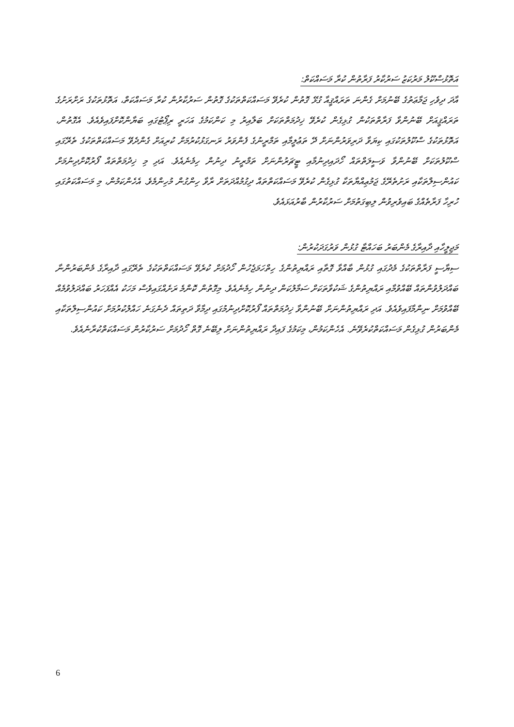އަތޮޅުސްކޫލު މަރުކަޒު ސަރުކާރު ފަރާތުން ކުރާ މަސައްކަތް:
އާދަ ދިވެހި ޖަމާޢަތުގެ ބޭނުމަށް ގެންނަ ތަރައްޤީއާ ގުޅޭ ގޮތުން ކުރެވޭ މަސައްކަތްތަކުގެ ގޮތުން ސަރުކާރުން ކުރާ މަސައްކަތް، އަތޮޅުތަކުގެ ރަށްރަށުގެ ތަރައްޤީއަށް ބޭނުންވާ ފަރާތްތަކުން ގުޅިގެން ކުރެވޭ ޚިދުމަތްތަކަށް ބަލާއިރު މި ކަންކަމުގެ އަހަރީ ރިޕޯޓުގައި ބަޔާންކޮށްފައިވެއެވެ. އެގޮތުން، އަތޮޅުތަކުގެ ސްކޫލުތަކުގައި ކިޔަވާ ދަރިވަރުންނަށް ދޭ ތަޢުލީމާއި ތަމްރީނުގެ ފެންވަރު ރަނގަޅުކުރުމަށް ކުރިއަށް ގެންދެވޭ މަސައްކަތްތަކުގެ ތެރޭގައި ސްކޫލުތަކަށް ބޭނުންވާ ވަސީލަތްތައް ހޯދައިދިނުމާއި ޓީޗަރުންނަށް ތަމްރީނު ދިނުން ހިމެނެއެވެ. އަދި މި ޚިދުމަތްތައް ފޯރުކޮށްދިނުމަށް ކައުންސިލްތަކާއި ރަށުތެރޭގެ ޖަމުޢިއްޔާތަކާ ގުޅިގެން ކުރެވޭ މަސައްކަތްތައް ދިގުމުއްދަތަށް ރާވާ ހިންގުން މުހިންމެވެ. އެހެންކަމުން، މި މަސައްކަތުގައި ހުރިހާ ފަރާތެއްގެ ބައިވެރިވުން ލިބިގަތުމަށް ސަރުކާރުން ބާރުއަޅައެވެ.
މަޖިލީހާއި ދާއިރާގެ މެންބަރު ބަހައްޓާ ގުޅުން ވަރުގަދަކުރުން:
ސިޔާސީ ފަރާތްތަކުގެ މެދުގައި ގުޅުން ބާއްވާ ގޮތާއި ރައްޔިތުންގެ ހިތްހަމަޖެހުން ހޯދުމަށް ކުރެވޭ މަސައްކަތްތަކުގެ ތެރޭގައި ދާއިރާގެ މެންބަރުންނާ ބައްދަލުވުންތައް ބޭއްވުމާއި ރައްޔިތުންގެ ޝަކުވާތަކަށް ސަމާލުކަން ދިނުން ހިމެނެއެވެ. މިގޮތުން ކޮންމެ ރަށެއްގައިވެސް މަހަކު އެއްފަހަރު ބައްދަލުވުމެއް ބޭއްވުމަށް ނިންމާފައިވެއެވެ. އަދި ރައްޔިތުންނަށް ބޭނުންވާ ޚިދުމަތްތައް ފޯރުކޮށްދިނުމުގައި ދިމާވާ ދަތިތައް ދެނެގަނެ ހައްލުކުރުމަށް ކައުންސިލްތަކާއި މެންބަރުން ގުޅިގެން މަސައްކަތްކުރެވޭނެ. އެހެންކަމުން، މިކަމުގެ ފައިދާ ރައްޔިތުންނަށް ލިބޭނެ ގޮތް ހޯދުމަށް ސަރުކާރުން މަސައްކަތްކުރާނެއެވެ.
6